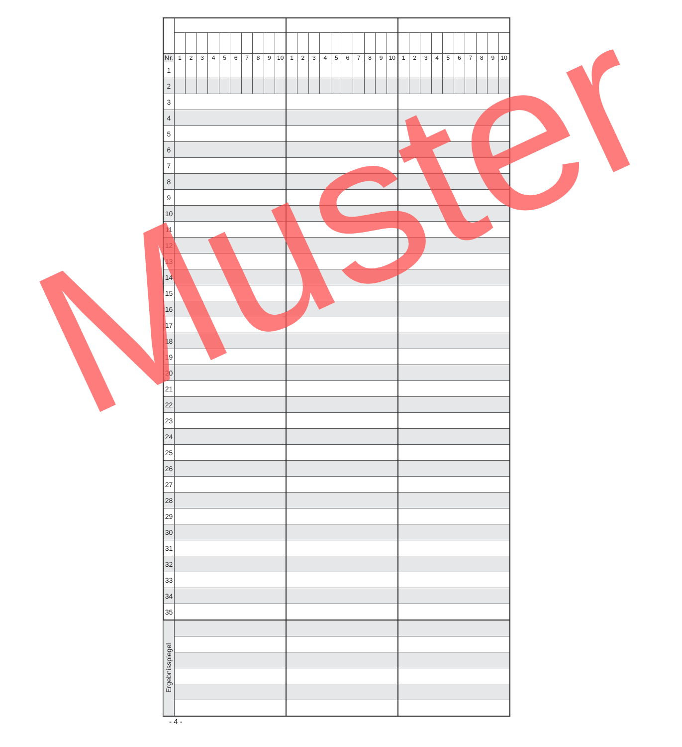| Nr. | 1 | 2 | 3 | 4 | 5 | 6 | 7 | 8 | 9 | 10 | 1 | 2 | 3 | 4 | 5 | 6 | 7 | 8 | 9 | 10 | 1 | 2 | 3 | 4 | 5 | 6 | 7 | 8 | 9 | 10 |
| --- | --- | --- | --- | --- | --- | --- | --- | --- | --- | --- | --- | --- | --- | --- | --- | --- | --- | --- | --- | --- | --- | --- | --- | --- | --- | --- | --- | --- | --- | --- |
| 1 | | | | | | | | | | | | | | | | | | | | | | | | | | | | | | |
| 2 | | | | | | | | | | | | | | | | | | | | | | | | | | | | | | |
| 3 | | | | | | | | | | | | | | | | | | | | | | | | | | | | | | |
| 4 | | | | | | | | | | | | | | | | | | | | | | | | | | | | | | |
| 5 | | | | | | | | | | | | | | | | | | | | | | | | | | | | | | |
| 6 | | | | | | | | | | | | | | | | | | | | | | | | | | | | | | |
| 7 | | | | | | | | | | | | | | | | | | | | | | | | | | | | | | |
| 8 | | | | | | | | | | | | | | | | | | | | | | | | | | | | | | |
| 9 | | | | | | | | | | | | | | | | | | | | | | | | | | | | | | |
| 10 | | | | | | | | | | | | | | | | | | | | | | | | | | | | | | |
| 11 | | | | | | | | | | | | | | | | | | | | | | | | | | | | | | |
| 12 | | | | | | | | | | | | | | | | | | | | | | | | | | | | | | |
| 13 | | | | | | | | | | | | | | | | | | | | | | | | | | | | | | |
| 14 | | | | | | | | | | | | | | | | | | | | | | | | | | | | | | |
| 15 | | | | | | | | | | | | | | | | | | | | | | | | | | | | | | |
| 16 | | | | | | | | | | | | | | | | | | | | | | | | | | | | | | |
| 17 | | | | | | | | | | | | | | | | | | | | | | | | | | | | | | |
| 18 | | | | | | | | | | | | | | | | | | | | | | | | | | | | | | |
| 19 | | | | | | | | | | | | | | | | | | | | | | | | | | | | | | |
| 20 | | | | | | | | | | | | | | | | | | | | | | | | | | | | | | |
| 21 | | | | | | | | | | | | | | | | | | | | | | | | | | | | | | |
| 22 | | | | | | | | | | | | | | | | | | | | | | | | | | | | | | |
| 23 | | | | | | | | | | | | | | | | | | | | | | | | | | | | | | |
| 24 | | | | | | | | | | | | | | | | | | | | | | | | | | | | | | |
| 25 | | | | | | | | | | | | | | | | | | | | | | | | | | | | | | |
| 26 | | | | | | | | | | | | | | | | | | | | | | | | | | | | | | |
| 27 | | | | | | | | | | | | | | | | | | | | | | | | | | | | | | |
| 28 | | | | | | | | | | | | | | | | | | | | | | | | | | | | | | |
| 29 | | | | | | | | | | | | | | | | | | | | | | | | | | | | | | |
| 30 | | | | | | | | | | | | | | | | | | | | | | | | | | | | | | |
| 31 | | | | | | | | | | | | | | | | | | | | | | | | | | | | | | |
| 32 | | | | | | | | | | | | | | | | | | | | | | | | | | | | | | |
| 33 | | | | | | | | | | | | | | | | | | | | | | | | | | | | | | |
| 34 | | | | | | | | | | | | | | | | | | | | | | | | | | | | | | |
| 35 | | | | | | | | | | | | | | | | | | | | | | | | | | | | | | |
| Ergebnisspiegel | | | | | | | | | | | | | | | | | | | | | | | | | | | | | | |
- 4 -
Muster